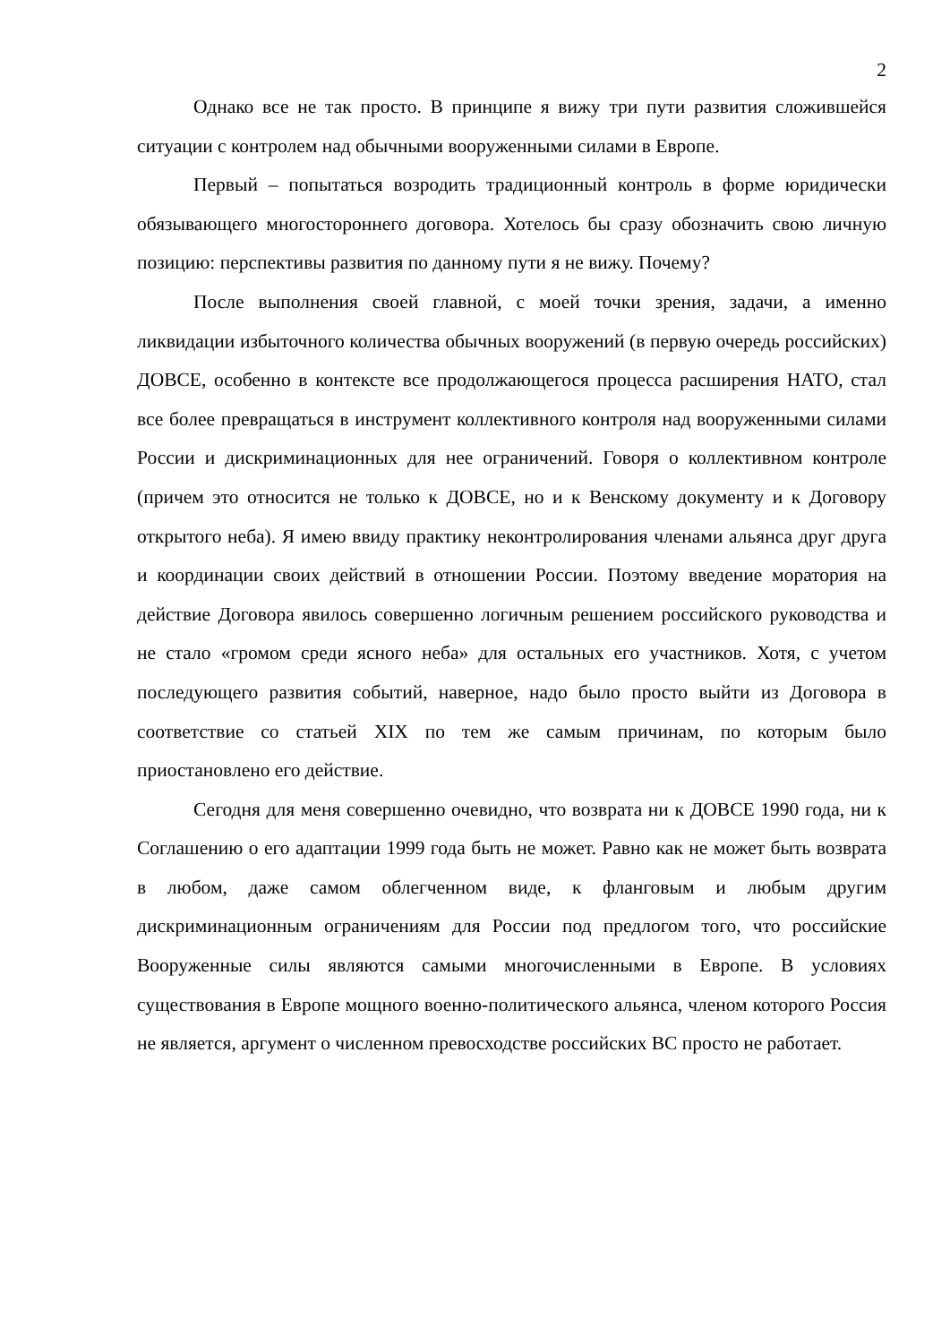2
Однако все не так просто. В принципе я вижу три пути развития сложившейся ситуации с контролем над обычными вооруженными силами в Европе.
Первый – попытаться возродить традиционный контроль в форме юридически обязывающего многостороннего договора. Хотелось бы сразу обозначить свою личную позицию: перспективы развития по данному пути я не вижу. Почему?
После выполнения своей главной, с моей точки зрения, задачи, а именно ликвидации избыточного количества обычных вооружений (в первую очередь российских) ДОВСЕ, особенно в контексте все продолжающегося процесса расширения НАТО, стал все более превращаться в инструмент коллективного контроля над вооруженными силами России и дискриминационных для нее ограничений. Говоря о коллективном контроле (причем это относится не только к ДОВСЕ, но и к Венскому документу и к Договору открытого неба). Я имею ввиду практику неконтролирования членами альянса друг друга и координации своих действий в отношении России. Поэтому введение моратория на действие Договора явилось совершенно логичным решением российского руководства и не стало «громом среди ясного неба» для остальных его участников. Хотя, с учетом последующего развития событий, наверное, надо было просто выйти из Договора в соответствие со статьей XIX по тем же самым причинам, по которым было приостановлено его действие.
Сегодня для меня совершенно очевидно, что возврата ни к ДОВСЕ 1990 года, ни к Соглашению о его адаптации 1999 года быть не может. Равно как не может быть возврата в любом, даже самом облегченном виде, к фланговым и любым другим дискриминационным ограничениям для России под предлогом того, что российские Вооруженные силы являются самыми многочисленными в Европе. В условиях существования в Европе мощного военно-политического альянса, членом которого Россия не является, аргумент о численном превосходстве российских ВС просто не работает.